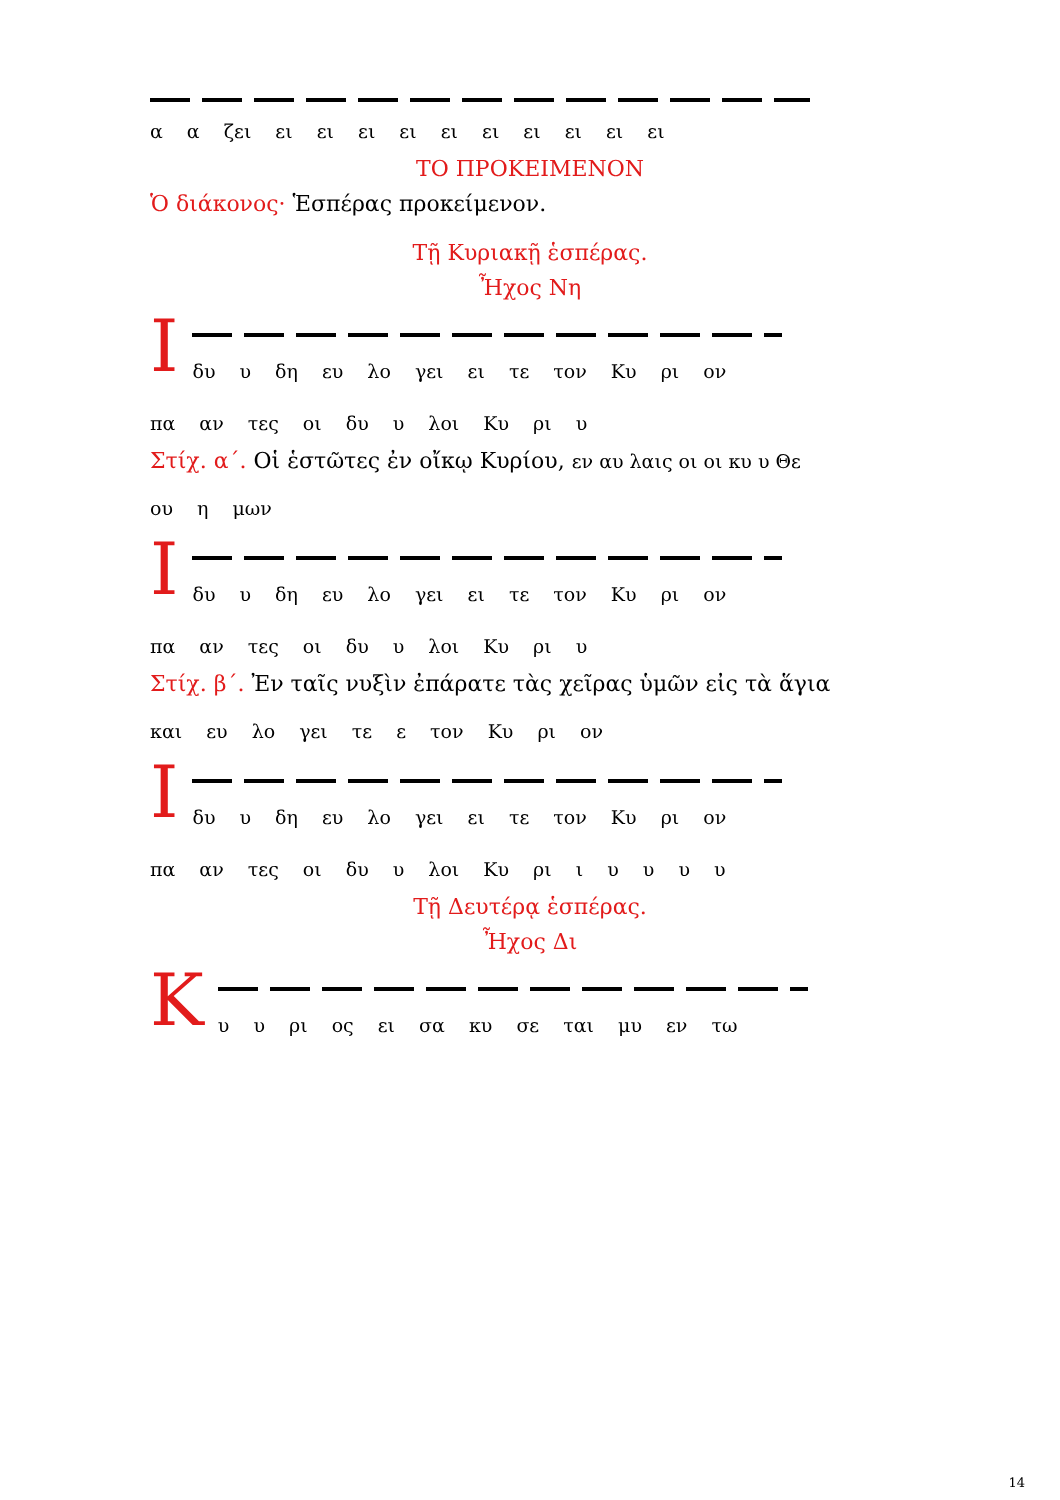α α ζει ει ει ει ει ει ει ει ει ει ει
ΤΟ ΠΡΟΚΕΙΜΕΝΟΝ
Ὁ διάκονος· Ἑσπέρας προκείμενον.
Τῇ Κυριακῇ ἑσπέρας.
Ἦχος Νη
Ι
δυ υ δη ευ λο γει ει τε τον Κυ ρι ον
πα αν τες οι δυ υ λοι Κυ ρι υ
Στίχ. α΄. Οἱ ἑστῶτες ἐν οἴκῳ Κυρίου, εν αυ λαις οι οι κυ υ Θε
ου η μων
Ι
δυ υ δη ευ λο γει ει τε τον Κυ ρι ον
πα αν τες οι δυ υ λοι Κυ ρι υ
Στίχ. β΄. Ἐν ταῖς νυξὶν ἐπάρατε τὰς χεῖρας ὑμῶν εἰς τὰ ἅγια
και ευ λο γει τε ε τον Κυ ρι ον
Ι
δυ υ δη ευ λο γει ει τε τον Κυ ρι ον
πα αν τες οι δυ υ λοι Κυ ρι ι υ υ υ υ
Τῇ Δευτέρᾳ ἑσπέρας.
Ἦχος Δι
Κ
υ υ ρι ος ει σα κυ σε ται μυ εν τω
14